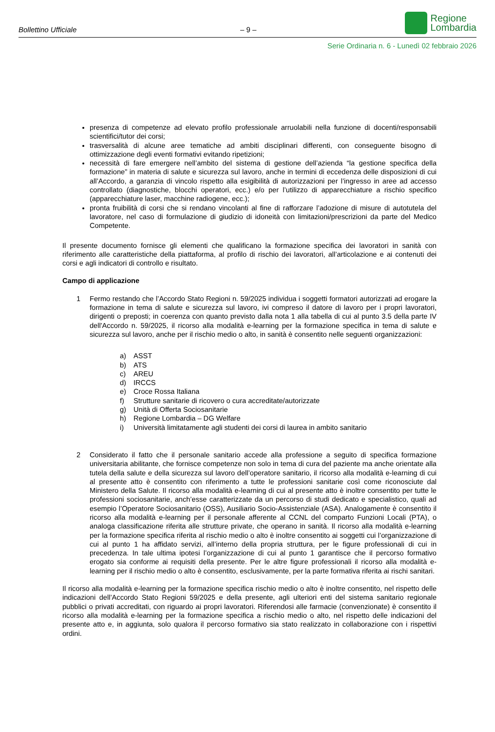Bollettino Ufficiale – 9 –
Regione
Lombardia
Serie Ordinaria n. 6 - Lunedì 02 febbraio 2026
presenza di competenze ad elevato profilo professionale arruolabili nella funzione di docenti/responsabili scientifici/tutor dei corsi;
trasversalità di alcune aree tematiche ad ambiti disciplinari differenti, con conseguente bisogno di ottimizzazione degli eventi formativi evitando ripetizioni;
necessità di fare emergere nell’ambito del sistema di gestione dell’azienda “la gestione specifica della formazione” in materia di salute e sicurezza sul lavoro, anche in termini di eccedenza delle disposizioni di cui all’Accordo, a garanzia di vincolo rispetto alla esigibilità di autorizzazioni per l’ingresso in aree ad accesso controllato (diagnostiche, blocchi operatori, ecc.) e/o per l’utilizzo di apparecchiature a rischio specifico (apparecchiature laser, macchine radiogene, ecc.);
pronta fruibilità di corsi che si rendano vincolanti al fine di rafforzare l’adozione di misure di autotutela del lavoratore, nel caso di formulazione di giudizio di idoneità con limitazioni/prescrizioni da parte del Medico Competente.
Il presente documento fornisce gli elementi che qualificano la formazione specifica dei lavoratori in sanità con riferimento alle caratteristiche della piattaforma, al profilo di rischio dei lavoratori, all’articolazione e ai contenuti dei corsi e agli indicatori di controllo e risultato.
Campo di applicazione
1 Fermo restando che l’Accordo Stato Regioni n. 59/2025 individua i soggetti formatori autorizzati ad erogare la formazione in tema di salute e sicurezza sul lavoro, ivi compreso il datore di lavoro per i propri lavoratori, dirigenti o preposti; in coerenza con quanto previsto dalla nota 1 alla tabella di cui al punto 3.5 della parte IV dell'Accordo n. 59/2025, il ricorso alla modalità e-learning per la formazione specifica in tema di salute e sicurezza sul lavoro, anche per il rischio medio o alto, in sanità è consentito nelle seguenti organizzazioni:
a) ASST
b) ATS
c) AREU
d) IRCCS
e) Croce Rossa Italiana
f) Strutture sanitarie di ricovero o cura accreditate/autorizzate
g) Unità di Offerta Sociosanitarie
h) Regione Lombardia – DG Welfare
i) Università limitatamente agli studenti dei corsi di laurea in ambito sanitario
2 Considerato il fatto che il personale sanitario accede alla professione a seguito di specifica formazione universitaria abilitante, che fornisce competenze non solo in tema di cura del paziente ma anche orientate alla tutela della salute e della sicurezza sul lavoro dell’operatore sanitario, il ricorso alla modalità e-learning di cui al presente atto è consentito con riferimento a tutte le professioni sanitarie così come riconosciute dal Ministero della Salute. Il ricorso alla modalità e-learning di cui al presente atto è inoltre consentito per tutte le professioni sociosanitarie, anch’esse caratterizzate da un percorso di studi dedicato e specialistico, quali ad esempio l’Operatore Sociosanitario (OSS), Ausiliario Socio-Assistenziale (ASA). Analogamente è consentito il ricorso alla modalità e-learning per il personale afferente al CCNL del comparto Funzioni Locali (PTA), o analoga classificazione riferita alle strutture private, che operano in sanità. Il ricorso alla modalità e-learning per la formazione specifica riferita al rischio medio o alto è inoltre consentito ai soggetti cui l’organizzazione di cui al punto 1 ha affidato servizi, all’interno della propria struttura, per le figure professionali di cui in precedenza. In tale ultima ipotesi l’organizzazione di cui al punto 1 garantisce che il percorso formativo erogato sia conforme ai requisiti della presente. Per le altre figure professionali il ricorso alla modalità e-learning per il rischio medio o alto è consentito, esclusivamente, per la parte formativa riferita ai rischi sanitari.
Il ricorso alla modalità e-learning per la formazione specifica rischio medio o alto è inoltre consentito, nel rispetto delle indicazioni dell’Accordo Stato Regioni 59/2025 e della presente, agli ulteriori enti del sistema sanitario regionale pubblici o privati accreditati, con riguardo ai propri lavoratori. Riferendosi alle farmacie (convenzionate) è consentito il ricorso alla modalità e-learning per la formazione specifica a rischio medio o alto, nel rispetto delle indicazioni del presente atto e, in aggiunta, solo qualora il percorso formativo sia stato realizzato in collaborazione con i rispettivi ordini.